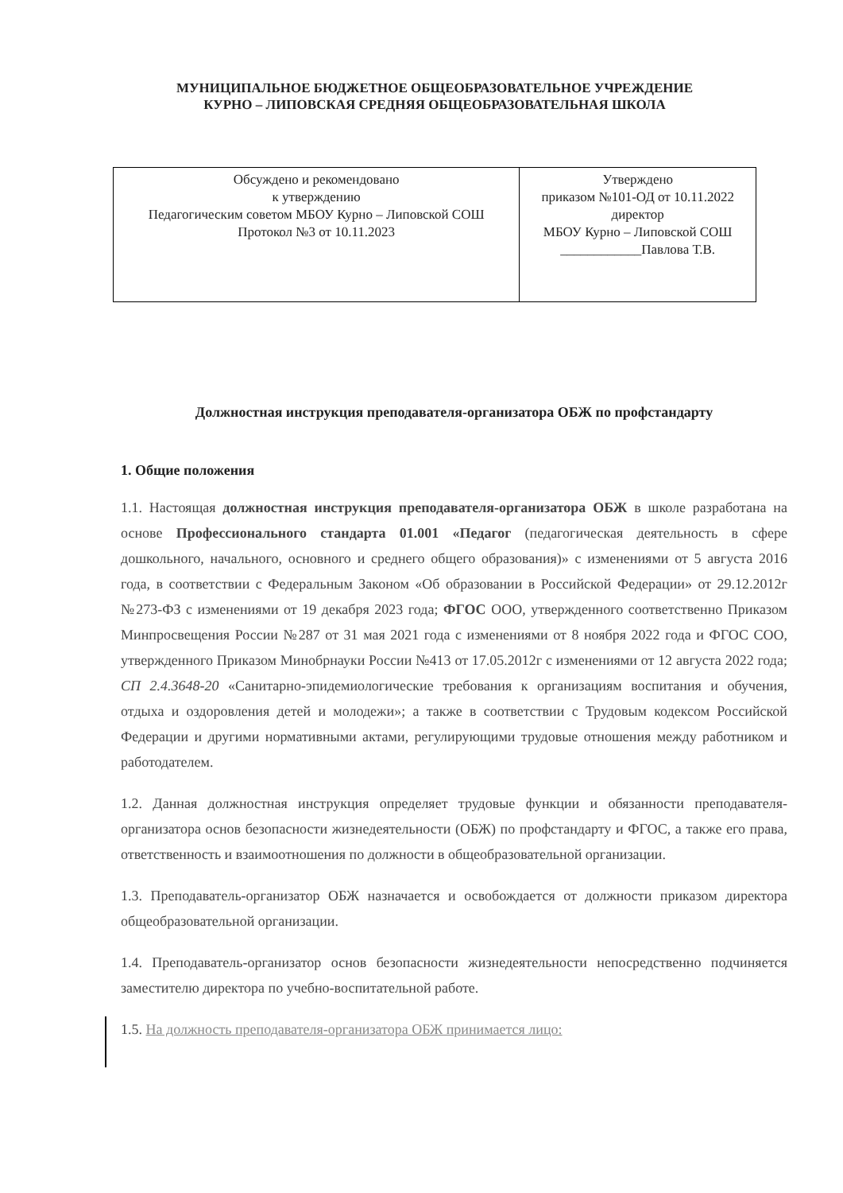МУНИЦИПАЛЬНОЕ БЮДЖЕТНОЕ ОБЩЕОБРАЗОВАТЕЛЬНОЕ УЧРЕЖДЕНИЕ
КУРНО – ЛИПОВСКАЯ СРЕДНЯЯ ОБЩЕОБРАЗОВАТЕЛЬНАЯ ШКОЛА
| Обсуждено и рекомендовано к утверждению Педагогическим советом МБОУ Курно – Липовской СОШ Протокол №3 от 10.11.2023 | Утверждено приказом №101-ОД от 10.11.2022 директор МБОУ Курно – Липовской СОШ ____________Павлова Т.В. |
Должностная инструкция преподавателя-организатора ОБЖ по профстандарту
1. Общие положения
1.1. Настоящая должностная инструкция преподавателя-организатора ОБЖ в школе разработана на основе Профессионального стандарта 01.001 «Педагог (педагогическая деятельность в сфере дошкольного, начального, основного и среднего общего образования)» с изменениями от 5 августа 2016 года, в соответствии с Федеральным Законом «Об образовании в Российской Федерации» от 29.12.2012г №273-ФЗ с изменениями от 19 декабря 2023 года; ФГОС ООО, утвержденного соответственно Приказом Минпросвещения России №287 от 31 мая 2021 года с изменениями от 8 ноября 2022 года и ФГОС СОО, утвержденного Приказом Минобрнауки России №413 от 17.05.2012г с изменениями от 12 августа 2022 года; СП 2.4.3648-20 «Санитарно-эпидемиологические требования к организациям воспитания и обучения, отдыха и оздоровления детей и молодежи»; а также в соответствии с Трудовым кодексом Российской Федерации и другими нормативными актами, регулирующими трудовые отношения между работником и работодателем.
1.2. Данная должностная инструкция определяет трудовые функции и обязанности преподавателя-организатора основ безопасности жизнедеятельности (ОБЖ) по профстандарту и ФГОС, а также его права, ответственность и взаимоотношения по должности в общеобразовательной организации.
1.3. Преподаватель-организатор ОБЖ назначается и освобождается от должности приказом директора общеобразовательной организации.
1.4. Преподаватель-организатор основ безопасности жизнедеятельности непосредственно подчиняется заместителю директора по учебно-воспитательной работе.
1.5. На должность преподавателя-организатора ОБЖ принимается лицо: